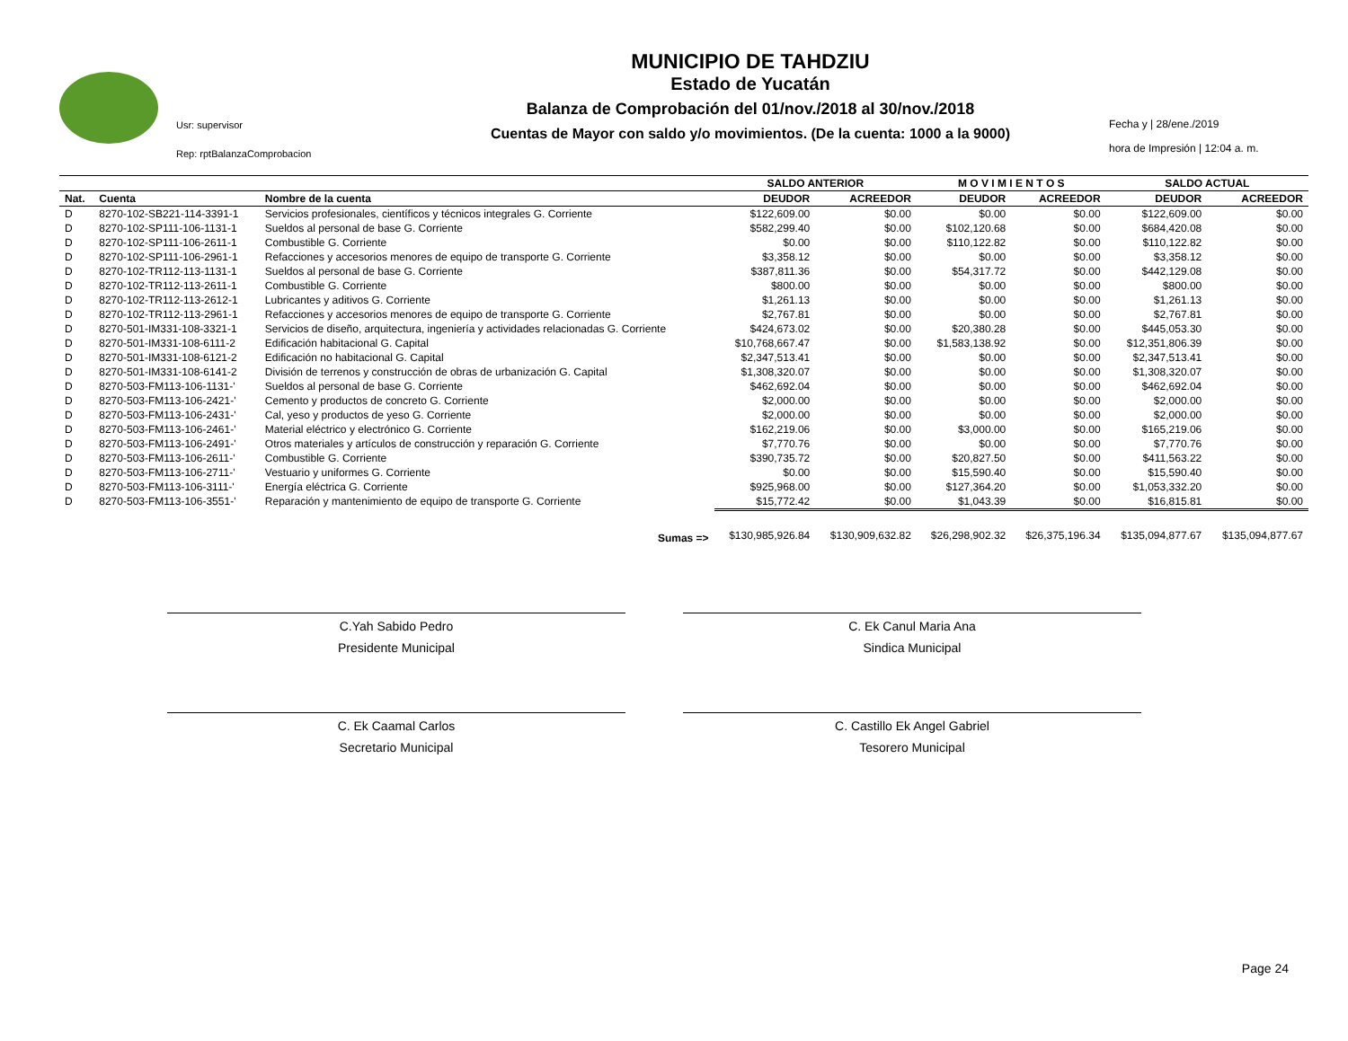Usr: supervisor
Rep: rptBalanzaComprobacion
MUNICIPIO DE TAHDZIU
Estado de Yucatán
Balanza de Comprobación del 01/nov./2018 al 30/nov./2018
Cuentas de Mayor con saldo y/o movimientos. (De la cuenta: 1000 a la 9000)
Fecha y | 28/ene./2019
hora de Impresión | 12:04 a. m.
| | | | SALDO ANTERIOR | | M O V I M I E N T O S | | SALDO ACTUAL | |
| --- | --- | --- | --- | --- | --- | --- | --- | --- |
| Nat. | Cuenta | Nombre de la cuenta | DEUDOR | ACREEDOR | DEUDOR | ACREEDOR | DEUDOR | ACREEDOR |
| D | 8270-102-SB221-114-3391-1 | Servicios profesionales, científicos y técnicos integrales G. Corriente | $122,609.00 | $0.00 | $0.00 | $0.00 | $122,609.00 | $0.00 |
| D | 8270-102-SP111-106-1131-1 | Sueldos al personal de base G. Corriente | $582,299.40 | $0.00 | $102,120.68 | $0.00 | $684,420.08 | $0.00 |
| D | 8270-102-SP111-106-2611-1 | Combustible G. Corriente | $0.00 | $0.00 | $110,122.82 | $0.00 | $110,122.82 | $0.00 |
| D | 8270-102-SP111-106-2961-1 | Refacciones y accesorios menores de equipo de transporte G. Corriente | $3,358.12 | $0.00 | $0.00 | $0.00 | $3,358.12 | $0.00 |
| D | 8270-102-TR112-113-1131-1 | Sueldos al personal de base G. Corriente | $387,811.36 | $0.00 | $54,317.72 | $0.00 | $442,129.08 | $0.00 |
| D | 8270-102-TR112-113-2611-1 | Combustible G. Corriente | $800.00 | $0.00 | $0.00 | $0.00 | $800.00 | $0.00 |
| D | 8270-102-TR112-113-2612-1 | Lubricantes y aditivos G. Corriente | $1,261.13 | $0.00 | $0.00 | $0.00 | $1,261.13 | $0.00 |
| D | 8270-102-TR112-113-2961-1 | Refacciones y accesorios menores de equipo de transporte G. Corriente | $2,767.81 | $0.00 | $0.00 | $0.00 | $2,767.81 | $0.00 |
| D | 8270-501-IM331-108-3321-1 | Servicios de diseño, arquitectura, ingeniería y actividades relacionadas G. Corriente | $424,673.02 | $0.00 | $20,380.28 | $0.00 | $445,053.30 | $0.00 |
| D | 8270-501-IM331-108-6111-2 | Edificación habitacional G. Capital | $10,768,667.47 | $0.00 | $1,583,138.92 | $0.00 | $12,351,806.39 | $0.00 |
| D | 8270-501-IM331-108-6121-2 | Edificación no habitacional G. Capital | $2,347,513.41 | $0.00 | $0.00 | $0.00 | $2,347,513.41 | $0.00 |
| D | 8270-501-IM331-108-6141-2 | División de terrenos y construcción de obras de urbanización G. Capital | $1,308,320.07 | $0.00 | $0.00 | $0.00 | $1,308,320.07 | $0.00 |
| D | 8270-503-FM113-106-1131-' | Sueldos al personal de base G. Corriente | $462,692.04 | $0.00 | $0.00 | $0.00 | $462,692.04 | $0.00 |
| D | 8270-503-FM113-106-2421-' | Cemento y productos de concreto G. Corriente | $2,000.00 | $0.00 | $0.00 | $0.00 | $2,000.00 | $0.00 |
| D | 8270-503-FM113-106-2431-' | Cal, yeso y productos de yeso G. Corriente | $2,000.00 | $0.00 | $0.00 | $0.00 | $2,000.00 | $0.00 |
| D | 8270-503-FM113-106-2461-' | Material eléctrico y electrónico G. Corriente | $162,219.06 | $0.00 | $3,000.00 | $0.00 | $165,219.06 | $0.00 |
| D | 8270-503-FM113-106-2491-' | Otros materiales y artículos de construcción y reparación G. Corriente | $7,770.76 | $0.00 | $0.00 | $0.00 | $7,770.76 | $0.00 |
| D | 8270-503-FM113-106-2611-' | Combustible G. Corriente | $390,735.72 | $0.00 | $20,827.50 | $0.00 | $411,563.22 | $0.00 |
| D | 8270-503-FM113-106-2711-' | Vestuario y uniformes G. Corriente | $0.00 | $0.00 | $15,590.40 | $0.00 | $15,590.40 | $0.00 |
| D | 8270-503-FM113-106-3111-' | Energía eléctrica G. Corriente | $925,968.00 | $0.00 | $127,364.20 | $0.00 | $1,053,332.20 | $0.00 |
| D | 8270-503-FM113-106-3551-' | Reparación y mantenimiento de equipo de transporte G. Corriente | $15,772.42 | $0.00 | $1,043.39 | $0.00 | $16,815.81 | $0.00 |
| Sumas => | | | $130,985,926.84 | $130,909,632.82 | $26,298,902.32 | $26,375,196.34 | $135,094,877.67 | $135,094,877.67 |
C.Yah Sabido Pedro
Presidente Municipal
C. Ek Canul Maria Ana
Sindica Municipal
C. Ek Caamal Carlos
Secretario Municipal
C. Castillo Ek Angel Gabriel
Tesorero Municipal
Page 24